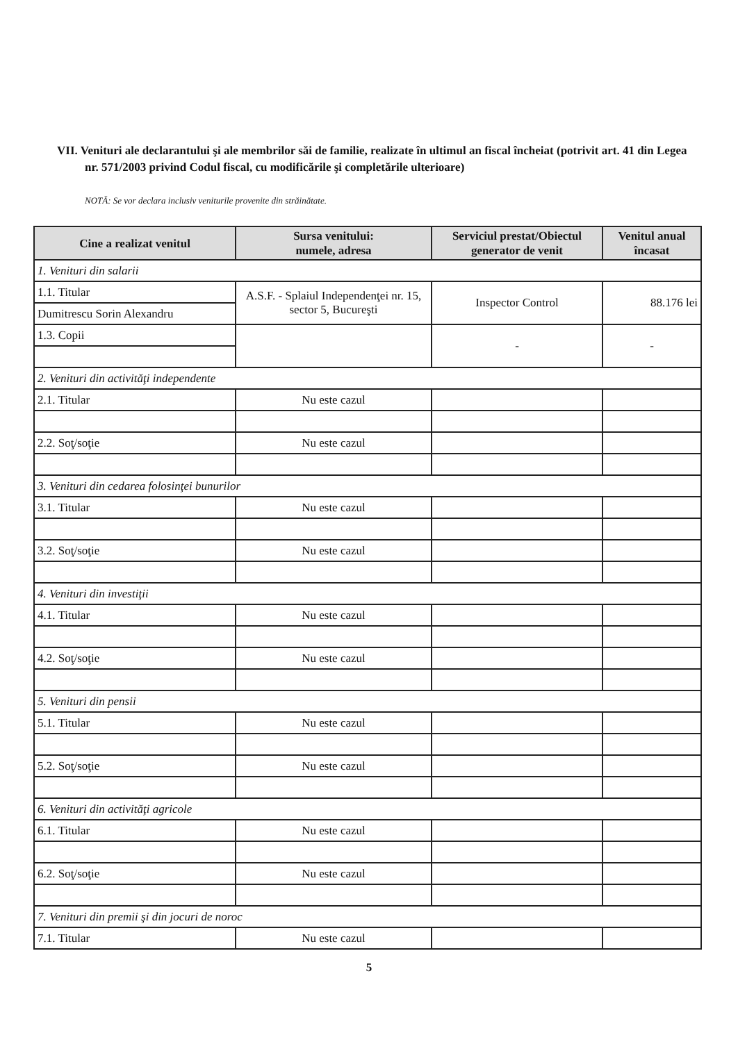VII. Venituri ale declarantului şi ale membrilor săi de familie, realizate în ultimul an fiscal încheiat (potrivit art. 41 din Legea nr. 571/2003 privind Codul fiscal, cu modificările şi completările ulterioare)
NOTĂ: Se vor declara inclusiv veniturile provenite din străinătate.
| Cine a realizat venitul | Sursa venitului: numele, adresa | Serviciul prestat/Obiectul generator de venit | Venitul anual încasat |
| --- | --- | --- | --- |
| 1. Venituri din salarii | | | |
| 1.1. Titular | A.S.F. - Splaiul Independenţei nr. 15, sector 5, Bucureşti | Inspector Control | 88.176 lei |
| Dumitrescu Sorin Alexandru | | | |
| 1.3. Copii | | - | - |
| 2. Venituri din activităţi independente | | | |
| 2.1. Titular | Nu este cazul | | |
| 2.2. Soţ/soţie | Nu este cazul | | |
| 3. Venituri din cedarea folosinţei bunurilor | | | |
| 3.1. Titular | Nu este cazul | | |
| 3.2. Soţ/soţie | Nu este cazul | | |
| 4. Venituri din investiţii | | | |
| 4.1. Titular | Nu este cazul | | |
| 4.2. Soţ/soţie | Nu este cazul | | |
| 5. Venituri din pensii | | | |
| 5.1. Titular | Nu este cazul | | |
| 5.2. Soţ/soţie | Nu este cazul | | |
| 6. Venituri din activităţi agricole | | | |
| 6.1. Titular | Nu este cazul | | |
| 6.2. Soţ/soţie | Nu este cazul | | |
| 7. Venituri din premii şi din jocuri de noroc | | | |
| 7.1. Titular | Nu este cazul | | |
5